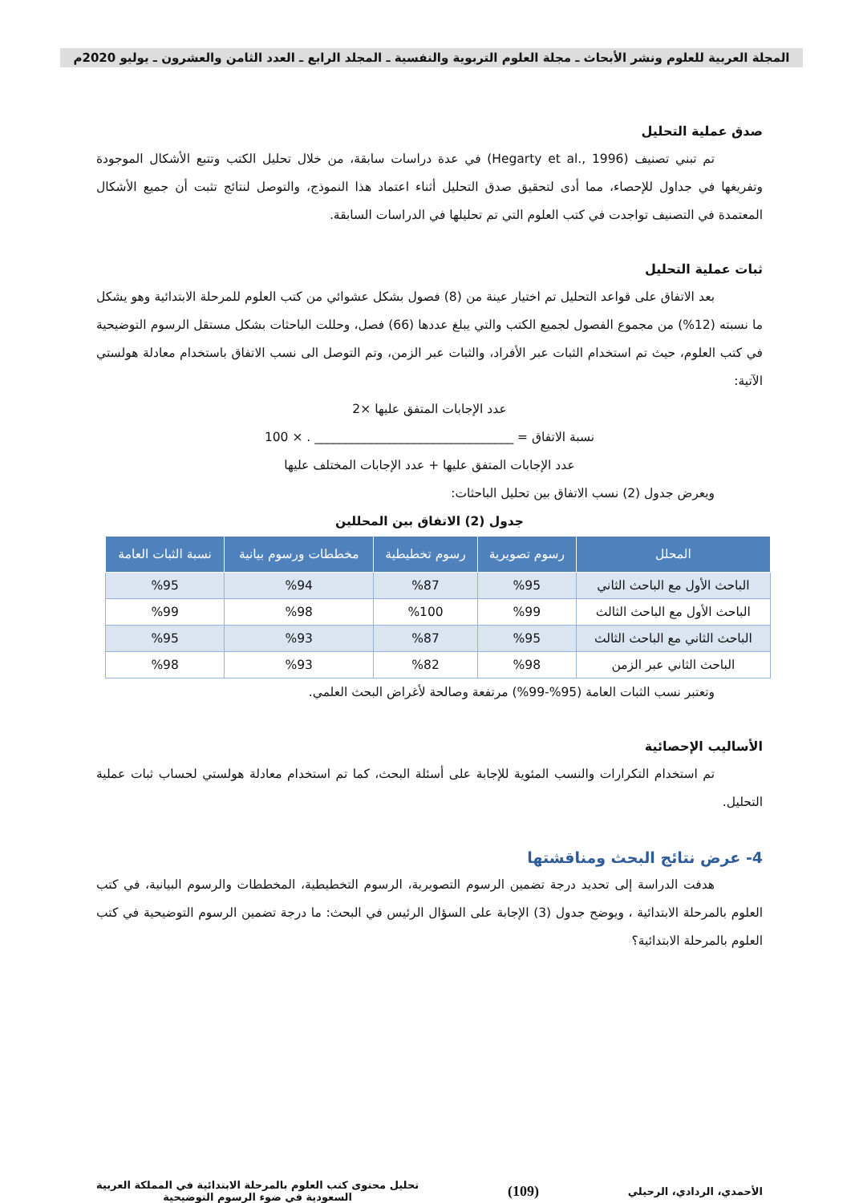المجلة العربية للعلوم ونشر الأبحاث ـ مجلة العلوم التربوية والنفسية ـ المجلد الرابع ـ العدد الثامن والعشرون ـ يوليو 2020م
صدق عملية التحليل
تم تبني تصنيف (Hegarty et al., 1996) في عدة دراسات سابقة، من خلال تحليل الكتب وتتبع الأشكال الموجودة وتفريغها في جداول للإحصاء، مما أدى لتحقيق صدق التحليل أثناء اعتماد هذا النموذج، والتوصل لنتائج تثبت أن جميع الأشكال المعتمدة في التصنيف تواجدت في كتب العلوم التي تم تحليلها في الدراسات السابقة.
ثبات عملية التحليل
بعد الاتفاق على قواعد التحليل تم اختيار عينة من (8) فصول بشكل عشوائي من كتب العلوم للمرحلة الابتدائية وهو يشكل ما نسبته (12%) من مجموع الفصول لجميع الكتب والتي يبلغ عددها (66) فصل، وحللت الباحثات بشكل مستقل الرسوم التوضيحية في كتب العلوم، حيث تم استخدام الثبات عبر الأفراد، والثبات عبر الزمن، وتم التوصل الى نسب الاتفاق باستخدام معادلة هولستي الآتية:
عدد الإجابات المتفق عليها ×2
نسبة الاتفاق = ________________________________ . × 100
عدد الإجابات المتفق عليها + عدد الإجابات المختلف عليها
ويعرض جدول (2) نسب الاتفاق بين تحليل الباحثات:
جدول (2) الاتفاق بين المحللين
| المحلل | رسوم تصويرية | رسوم تخطيطية | مخططات ورسوم بيانية | نسبة الثبات العامة |
| --- | --- | --- | --- | --- |
| الباحث الأول مع الباحث الثاني | %95 | %87 | %94 | %95 |
| الباحث الأول مع الباحث الثالث | %99 | %100 | %98 | %99 |
| الباحث الثاني مع الباحث الثالث | %95 | %87 | %93 | %95 |
| الباحث الثاني عبر الزمن | %98 | %82 | %93 | %98 |
وتعتبر نسب الثبات العامة (95%-99%) مرتفعة وصالحة لأغراض البحث العلمي.
الأساليب الإحصائية
تم استخدام التكرارات والنسب المئوية للإجابة على أسئلة البحث، كما تم استخدام معادلة هولستي لحساب ثبات عملية التحليل.
4- عرض نتائج البحث ومناقشتها
هدفت الدراسة إلى تحديد درجة تضمين الرسوم التصويرية، الرسوم التخطيطية، المخططات والرسوم البيانية، في كتب العلوم بالمرحلة الابتدائية ، ويوضح جدول (3) الإجابة على السؤال الرئيس في البحث: ما درجة تضمين الرسوم التوضيحية في كتب العلوم بالمرحلة الابتدائية؟
الأحمدي، الردادي، الرحيلي
(109)
تحليل محتوى كتب العلوم بالمرحلة الابتدائية في المملكة العربية
السعودية في ضوء الرسوم التوضيحية